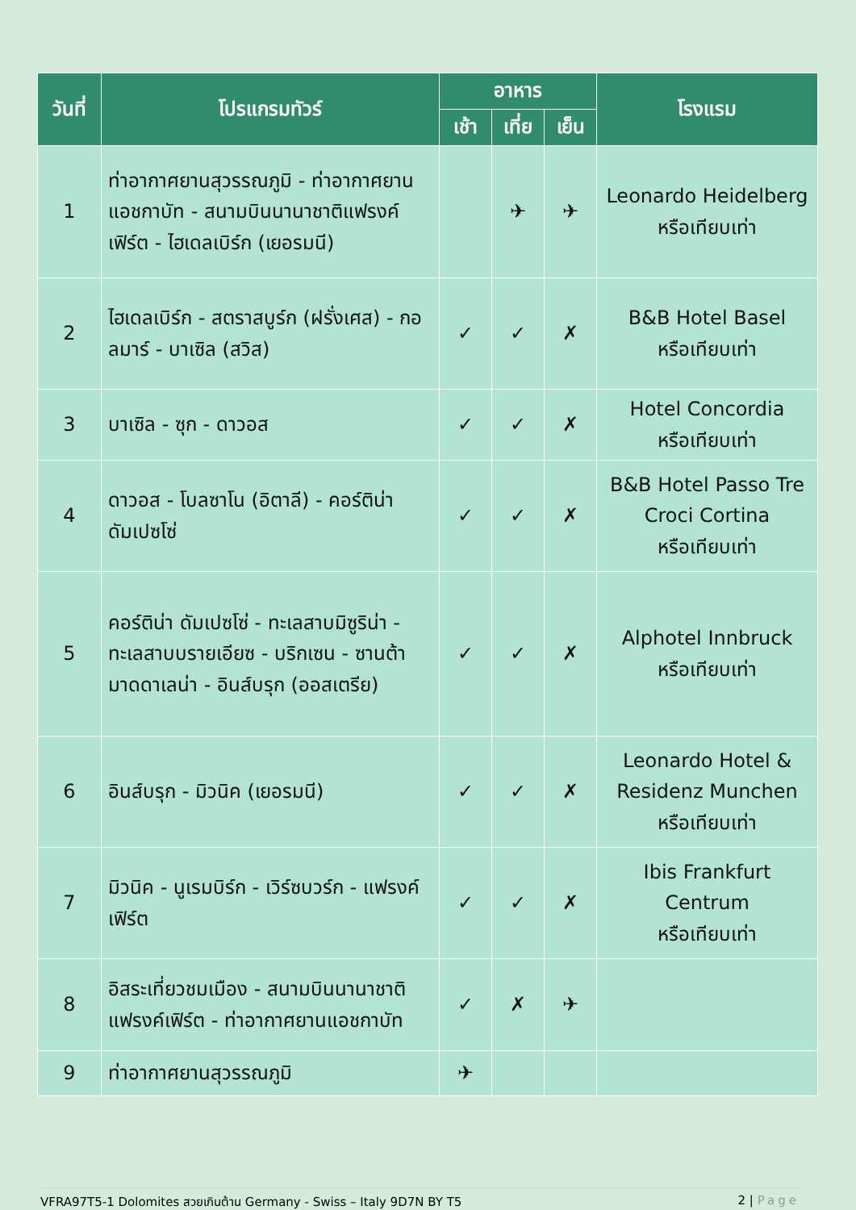| วันที่ | โปรแกรมทัวร์ | อาหาร | | | โรงแรม |
| --- | --- | --- | --- | --- | --- |
| | | เช้า | เที่ย | เย็น | |
| 1 | ท่าอากาศยานสุวรรณภูมิ - ท่าอากาศยานแอชกาบัท - สนามบินนานาชาติแฟรงค์เฟิร์ต - ไฮเดลเบิร์ก (เยอรมนี) | | ✈ | ✈ | Leonardo Heidelberg หรือเทียบเท่า |
| 2 | ไฮเดลเบิร์ก - สตราสบูร์ก (ฝรั่งเศส) - กอลมาร์ - บาเซิล (สวิส) | ✓ | ✓ | ✗ | B&B Hotel Basel หรือเทียบเท่า |
| 3 | บาเซิล - ซุก - ดาวอส | ✓ | ✓ | ✗ | Hotel Concordia หรือเทียบเท่า |
| 4 | ดาวอส - โบลซาโน (อิตาลี) - คอร์ติน่า ดัมเปซโซ่ | ✓ | ✓ | ✗ | B&B Hotel Passo Tre Croci Cortina หรือเทียบเท่า |
| 5 | คอร์ติน่า ดัมเปซโซ่ - ทะเลสาบมิซูริน่า - ทะเลสาบบรายเอียซ - บริกเซน - ซานต้ามาดดาเลน่า - อินส์บรุก (ออสเตรีย) | ✓ | ✓ | ✗ | Alphotel Innbruck หรือเทียบเท่า |
| 6 | อินส์บรุก - มิวนิค (เยอรมนี) | ✓ | ✓ | ✗ | Leonardo Hotel & Residenz Munchen หรือเทียบเท่า |
| 7 | มิวนิค - นูเรมบิร์ก - เวิร์ซบวร์ก - แฟรงค์เฟิร์ต | ✓ | ✓ | ✗ | Ibis Frankfurt Centrum หรือเทียบเท่า |
| 8 | อิสระเที่ยวชมเมือง - สนามบินนานาชาติแฟรงค์เฟิร์ต - ท่าอากาศยานแอชกาบัท | ✓ | ✗ | ✈ | |
| 9 | ท่าอากาศยานสุวรรณภูมิ | ✈ | | | |
VFRA97T5-1 Dolomites สวยเกินต้าน Germany - Swiss – Italy 9D7N BY T5 2 | Page